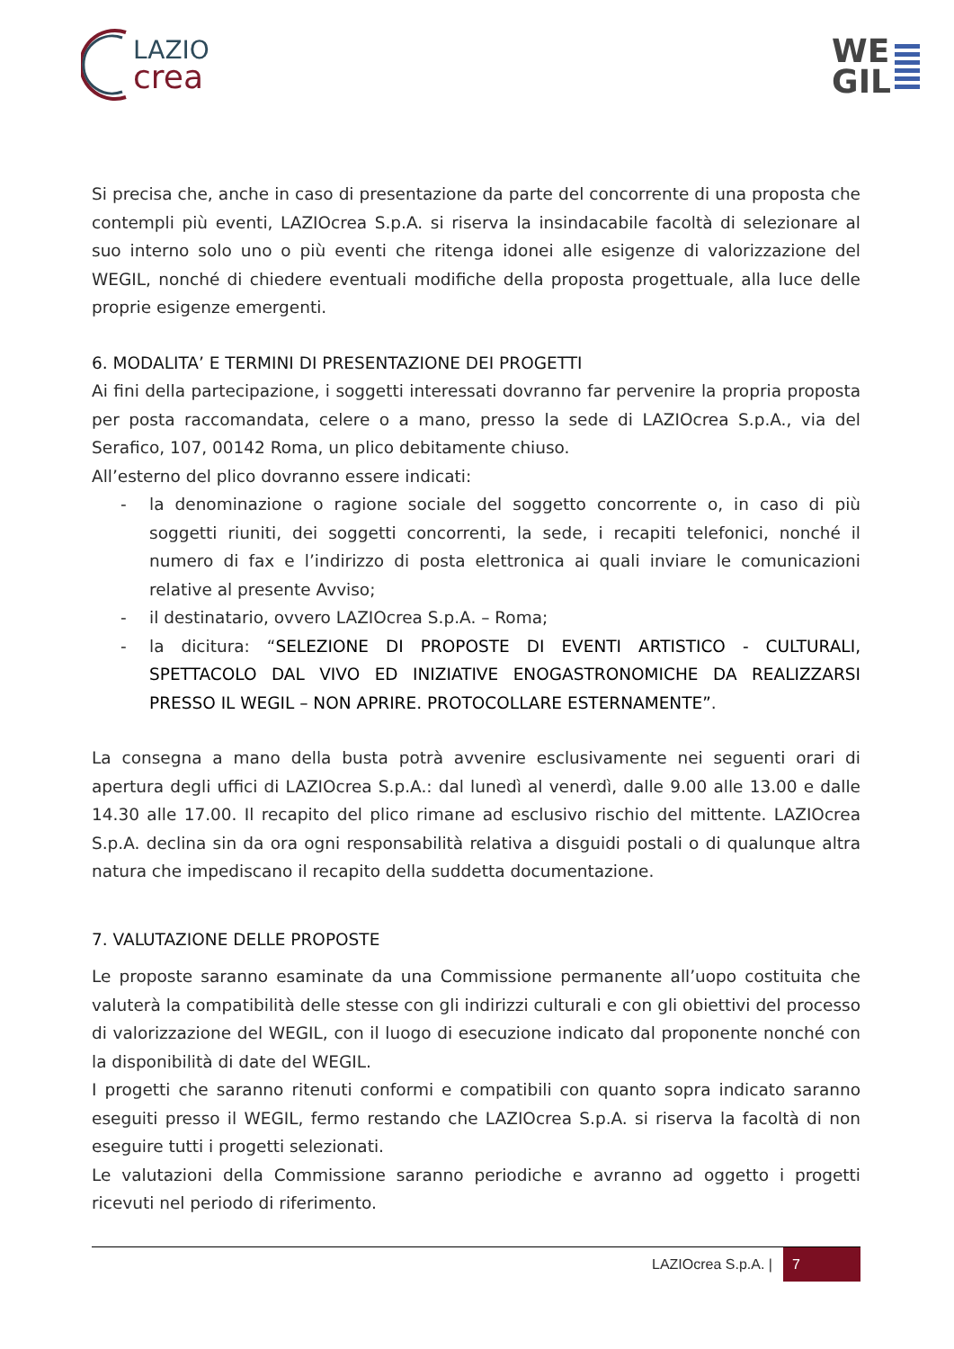LAZIO
crea
WE
GIL
Si precisa che, anche in caso di presentazione da parte del concorrente di una proposta che contempli più eventi, LAZIOcrea S.p.A. si riserva la insindacabile facoltà di selezionare al suo interno solo uno o più eventi che ritenga idonei alle esigenze di valorizzazione del WEGIL, nonché di chiedere eventuali modifiche della proposta progettuale, alla luce delle proprie esigenze emergenti.
6. MODALITA’ E TERMINI DI PRESENTAZIONE DEI PROGETTI
Ai fini della partecipazione, i soggetti interessati dovranno far pervenire la propria proposta per posta raccomandata, celere o a mano, presso la sede di LAZIOcrea S.p.A., via del Serafico, 107, 00142 Roma, un plico debitamente chiuso.
All’esterno del plico dovranno essere indicati:
- la denominazione o ragione sociale del soggetto concorrente o, in caso di più soggetti riuniti, dei soggetti concorrenti, la sede, i recapiti telefonici, nonché il numero di fax e l’indirizzo di posta elettronica ai quali inviare le comunicazioni relative al presente Avviso;
- il destinatario, ovvero LAZIOcrea S.p.A. – Roma;
- la dicitura: “SELEZIONE DI PROPOSTE DI EVENTI ARTISTICO - CULTURALI, SPETTACOLO DAL VIVO ED INIZIATIVE ENOGASTRONOMICHE DA REALIZZARSI PRESSO IL WEGIL – NON APRIRE. PROTOCOLLARE ESTERNAMENTE”.
La consegna a mano della busta potrà avvenire esclusivamente nei seguenti orari di apertura degli uffici di LAZIOcrea S.p.A.: dal lunedì al venerdì, dalle 9.00 alle 13.00 e dalle 14.30 alle 17.00. Il recapito del plico rimane ad esclusivo rischio del mittente. LAZIOcrea S.p.A. declina sin da ora ogni responsabilità relativa a disguidi postali o di qualunque altra natura che impediscano il recapito della suddetta documentazione.
7. VALUTAZIONE DELLE PROPOSTE
Le proposte saranno esaminate da una Commissione permanente all’uopo costituita che valuterà la compatibilità delle stesse con gli indirizzi culturali e con gli obiettivi del processo di valorizzazione del WEGIL, con il luogo di esecuzione indicato dal proponente nonché con la disponibilità di date del WEGIL.
I progetti che saranno ritenuti conformi e compatibili con quanto sopra indicato saranno eseguiti presso il WEGIL, fermo restando che LAZIOcrea S.p.A. si riserva la facoltà di non eseguire tutti i progetti selezionati.
Le valutazioni della Commissione saranno periodiche e avranno ad oggetto i progetti ricevuti nel periodo di riferimento.
LAZIOcrea S.p.A. | 7